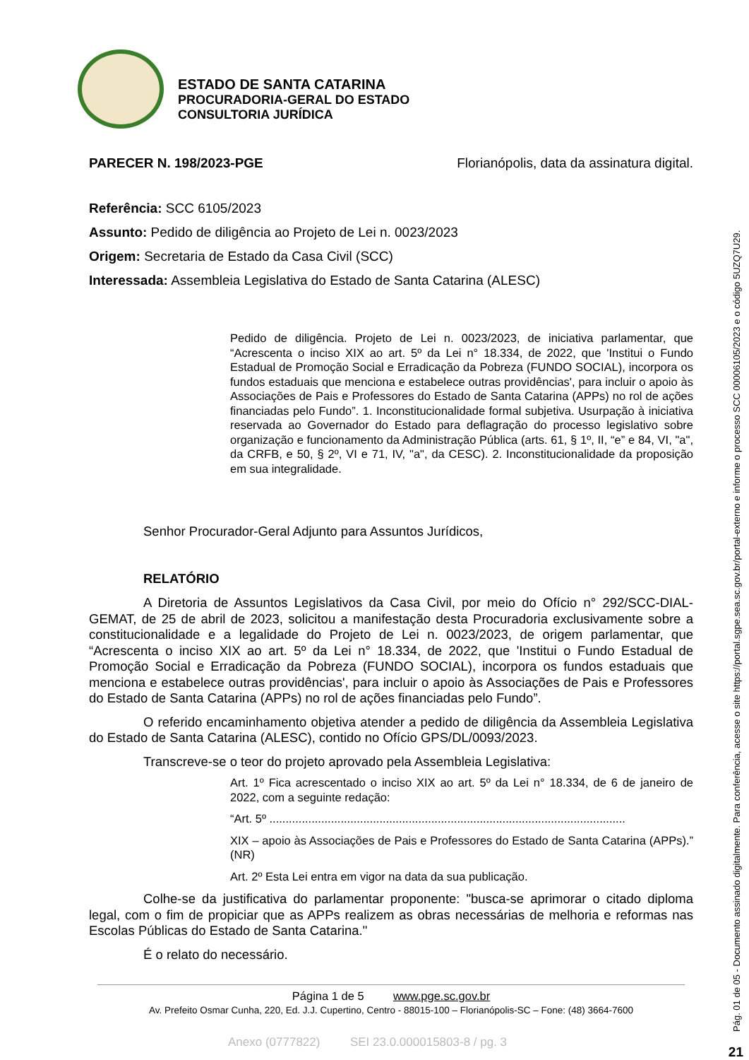ESTADO DE SANTA CATARINA
PROCURADORIA-GERAL DO ESTADO
CONSULTORIA JURÍDICA
PARECER N. 198/2023-PGE Florianópolis, data da assinatura digital.
Referência: SCC 6105/2023
Assunto: Pedido de diligência ao Projeto de Lei n. 0023/2023
Origem: Secretaria de Estado da Casa Civil (SCC)
Interessada: Assembleia Legislativa do Estado de Santa Catarina (ALESC)
Pedido de diligência. Projeto de Lei n. 0023/2023, de iniciativa parlamentar, que “Acrescenta o inciso XIX ao art. 5º da Lei n° 18.334, de 2022, que 'Institui o Fundo Estadual de Promoção Social e Erradicação da Pobreza (FUNDO SOCIAL), incorpora os fundos estaduais que menciona e estabelece outras providências', para incluir o apoio às Associações de Pais e Professores do Estado de Santa Catarina (APPs) no rol de ações financiadas pelo Fundo”. 1. Inconstitucionalidade formal subjetiva. Usurpação à iniciativa reservada ao Governador do Estado para deflagração do processo legislativo sobre organização e funcionamento da Administração Pública (arts. 61, § 1º, II, “e” e 84, VI, "a", da CRFB, e 50, § 2º, VI e 71, IV, "a", da CESC). 2. Inconstitucionalidade da proposição em sua integralidade.
Senhor Procurador-Geral Adjunto para Assuntos Jurídicos,
RELATÓRIO
A Diretoria de Assuntos Legislativos da Casa Civil, por meio do Ofício n° 292/SCC-DIAL-GEMAT, de 25 de abril de 2023, solicitou a manifestação desta Procuradoria exclusivamente sobre a constitucionalidade e a legalidade do Projeto de Lei n. 0023/2023, de origem parlamentar, que “Acrescenta o inciso XIX ao art. 5º da Lei n° 18.334, de 2022, que 'Institui o Fundo Estadual de Promoção Social e Erradicação da Pobreza (FUNDO SOCIAL), incorpora os fundos estaduais que menciona e estabelece outras providências', para incluir o apoio às Associações de Pais e Professores do Estado de Santa Catarina (APPs) no rol de ações financiadas pelo Fundo”.
O referido encaminhamento objetiva atender a pedido de diligência da Assembleia Legislativa do Estado de Santa Catarina (ALESC), contido no Ofício GPS/DL/0093/2023.
Transcreve-se o teor do projeto aprovado pela Assembleia Legislativa:
Art. 1º Fica acrescentado o inciso XIX ao art. 5º da Lei n° 18.334, de 6 de janeiro de 2022, com a seguinte redação:
“Art. 5º ..............................................................................................................
XIX – apoio às Associações de Pais e Professores do Estado de Santa Catarina (APPs).” (NR)
Art. 2º Esta Lei entra em vigor na data da sua publicação.
Colhe-se da justificativa do parlamentar proponente: "busca-se aprimorar o citado diploma legal, com o fim de propiciar que as APPs realizem as obras necessárias de melhoria e reformas nas Escolas Públicas do Estado de Santa Catarina."
É o relato do necessário.
Página 1 de 5 www.pge.sc.gov.br
Av. Prefeito Osmar Cunha, 220, Ed. J.J. Cupertino, Centro - 88015-100 – Florianópolis-SC – Fone: (48) 3664-7600
Anexo (0777822) SEI 23.0.000015803-8 / pg. 3
Pág. 01 de 05 - Documento assinado digitalmente. Para conferência, acesse o site https://portal.sgpe.sea.sc.gov.br/portal-externo e informe o processo SCC 00006105/2023 e o código 5UZQ7U29.
21